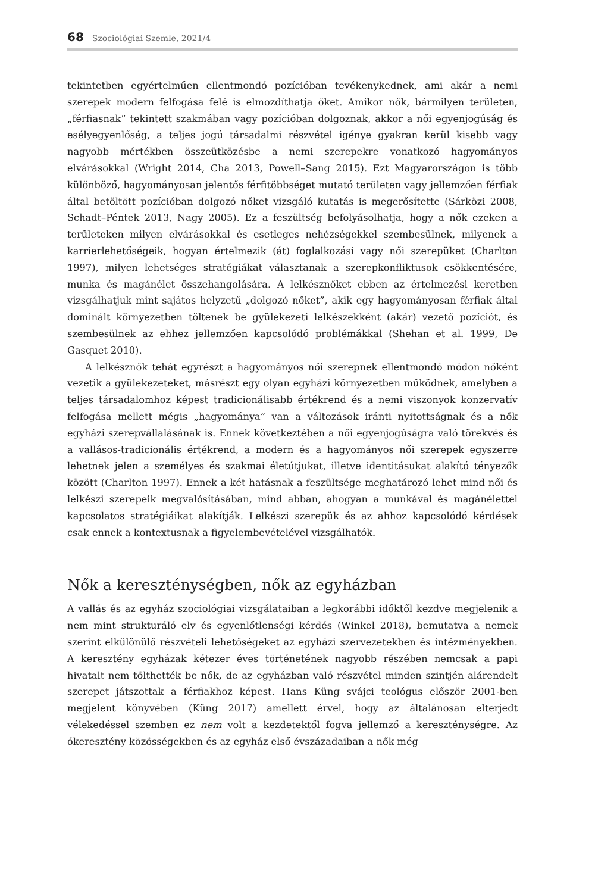68 Szociológiai Szemle, 2021/4
tekintetben egyértelműen ellentmondó pozícióban tevékenykednek, ami akár a nemi szerepek modern felfogása felé is elmozdíthatja őket. Amikor nők, bármilyen területen, „férfiasnak” tekintett szakmában vagy pozícióban dolgoznak, akkor a női egyenjogúság és esélyegyenlőség, a teljes jogú társadalmi részvétel igénye gyakran kerül kisebb vagy nagyobb mértékben összeütközésbe a nemi szerepekre vonatkozó hagyományos elvárásokkal (Wright 2014, Cha 2013, Powell–Sang 2015). Ezt Magyarországon is több különböző, hagyományosan jelentős férfitöbbséget mutató területen vagy jellemzően férfiak által betöltött pozícióban dolgozó nőket vizsgáló kutatás is megerősítette (Sárközi 2008, Schadt–Péntek 2013, Nagy 2005). Ez a feszültség befolyásolhatja, hogy a nők ezeken a területeken milyen elvárásokkal és esetleges nehézségekkel szembesülnek, milyenek a karrierlehetőségeik, hogyan értelmezik (át) foglalkozási vagy női szerepüket (Charlton 1997), milyen lehetséges stratégiákat választanak a szerepkonfliktusok csökkentésére, munka és magánélet összehangolására. A lelkésznőket ebben az értelmezési keretben vizsgálhatjuk mint sajátos helyzetű „dolgozó nőket”, akik egy hagyományosan férfiak által dominált környezetben töltenek be gyülekezeti lelkészekként (akár) vezető pozíciót, és szembesülnek az ehhez jellemzően kapcsolódó problémákkal (Shehan et al. 1999, De Gasquet 2010).
A lelkésznők tehát egyrészt a hagyományos női szerepnek ellentmondó módon nőként vezetik a gyülekezeteket, másrészt egy olyan egyházi környezetben működnek, amelyben a teljes társadalomhoz képest tradicionálisabb értékrend és a nemi viszonyok konzervatív felfogása mellett mégis „hagyománya” van a változások iránti nyitottságnak és a nők egyházi szerepvállalásának is. Ennek következtében a női egyenjogúságra való törekvés és a vallásos-tradicionális értékrend, a modern és a hagyományos női szerepek egyszerre lehetnek jelen a személyes és szakmai életútjukat, illetve identitásukat alakító tényezők között (Charlton 1997). Ennek a két hatásnak a feszültsége meghatározó lehet mind női és lelkészi szerepeik megvalósításában, mind abban, ahogyan a munkával és magánélettel kapcsolatos stratégiáikat alakítják. Lelkészi szerepük és az ahhoz kapcsolódó kérdések csak ennek a kontextusnak a figyelembevételével vizsgálhatók.
Nők a kereszténységben, nők az egyházban
A vallás és az egyház szociológiai vizsgálataiban a legkorábbi időktől kezdve megjelenik a nem mint strukturáló elv és egyenlőtlenségi kérdés (Winkel 2018), bemutatva a nemek szerint elkülönülő részvételi lehetőségeket az egyházi szervezetekben és intézményekben. A keresztény egyházak kétezer éves történetének nagyobb részében nemcsak a papi hivatalt nem tölthették be nők, de az egyházban való részvétel minden szintjén alárendelt szerepet játszottak a férfiakhoz képest. Hans Küng svájci teológus először 2001-ben megjelent könyvében (Küng 2017) amellett érvel, hogy az általánosan elterjedt vélekedéssel szemben ez nem volt a kezdetektől fogva jellemző a kereszténységre. Az ókeresztény közösségekben és az egyház első évszázadaiban a nők még